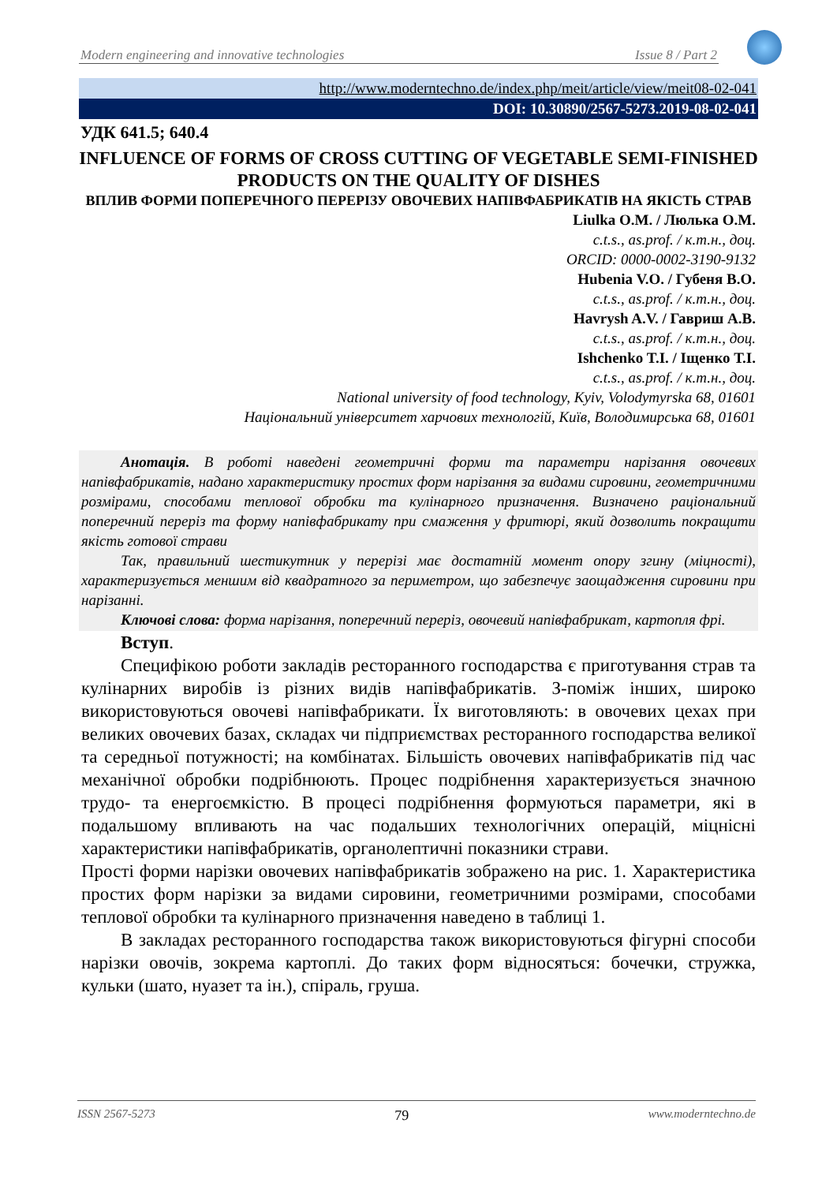Modern engineering and innovative technologies Issue 8 / Part 2
http://www.moderntechno.de/index.php/meit/article/view/meit08-02-041
DOI: 10.30890/2567-5273.2019-08-02-041
УДК 641.5; 640.4
INFLUENCE OF FORMS OF CROSS CUTTING OF VEGETABLE SEMI-FINISHED PRODUCTS ON THE QUALITY OF DISHES
ВПЛИВ ФОРМИ ПОПЕРЕЧНОГО ПЕРЕРІЗУ ОВОЧЕВИХ НАПІВФАБРИКАТІВ НА ЯКІСТЬ СТРАВ
Liulka O.M. / Люлька О.М.
c.t.s., as.prof. / к.т.н., доц.
ORCID: 0000-0002-3190-9132
Hubenia V.O. / Губеня В.О.
c.t.s., as.prof. / к.т.н., доц.
Havrysh A.V. / Гавриш А.В.
c.t.s., as.prof. / к.т.н., доц.
Ishchenko T.I. / Іщенко Т.І.
c.t.s., as.prof. / к.т.н., доц.
National university of food technology, Kyiv, Volodymyrska 68, 01601
Національний університет харчових технологій, Київ, Володимирська 68, 01601
Анотація. В роботі наведені геометричні форми та параметри нарізання овочевих напівфабрикатів, надано характеристику простих форм нарізання за видами сировини, геометричними розмірами, способами теплової обробки та кулінарного призначення. Визначено раціональний поперечний переріз та форму напівфабрикату при смаження у фритюрі, який дозволить покращити якість готової страви
Так, правильний шестикутник у перерізі має достатній момент опору згину (міцності), характеризується меншим від квадратного за периметром, що забезпечує заощадження сировини при нарізанні.
Ключові слова: форма нарізання, поперечний переріз, овочевий напівфабрикат, картопля фрі.
Вступ.
Специфікою роботи закладів ресторанного господарства є приготування страв та кулінарних виробів із різних видів напівфабрикатів. З-поміж інших, широко використовуються овочеві напівфабрикати. Їх виготовляють: в овочевих цехах при великих овочевих базах, складах чи підприємствах ресторанного господарства великої та середньої потужності; на комбінатах. Більшість овочевих напівфабрикатів під час механічної обробки подрібнюють. Процес подрібнення характеризується значною трудо- та енергоємкістю. В процесі подрібнення формуються параметри, які в подальшому впливають на час подальших технологічних операцій, міцнісні характеристики напівфабрикатів, органолептичні показники страви.
Прості форми нарізки овочевих напівфабрикатів зображено на рис. 1. Характеристика простих форм нарізки за видами сировини, геометричними розмірами, способами теплової обробки та кулінарного призначення наведено в таблиці 1.
В закладах ресторанного господарства також використовуються фігурні способи нарізки овочів, зокрема картоплі. До таких форм відносяться: бочечки, стружка, кульки (шато, нуазет та ін.), спіраль, груша.
ISSN 2567-5273 79 www.moderntechno.de